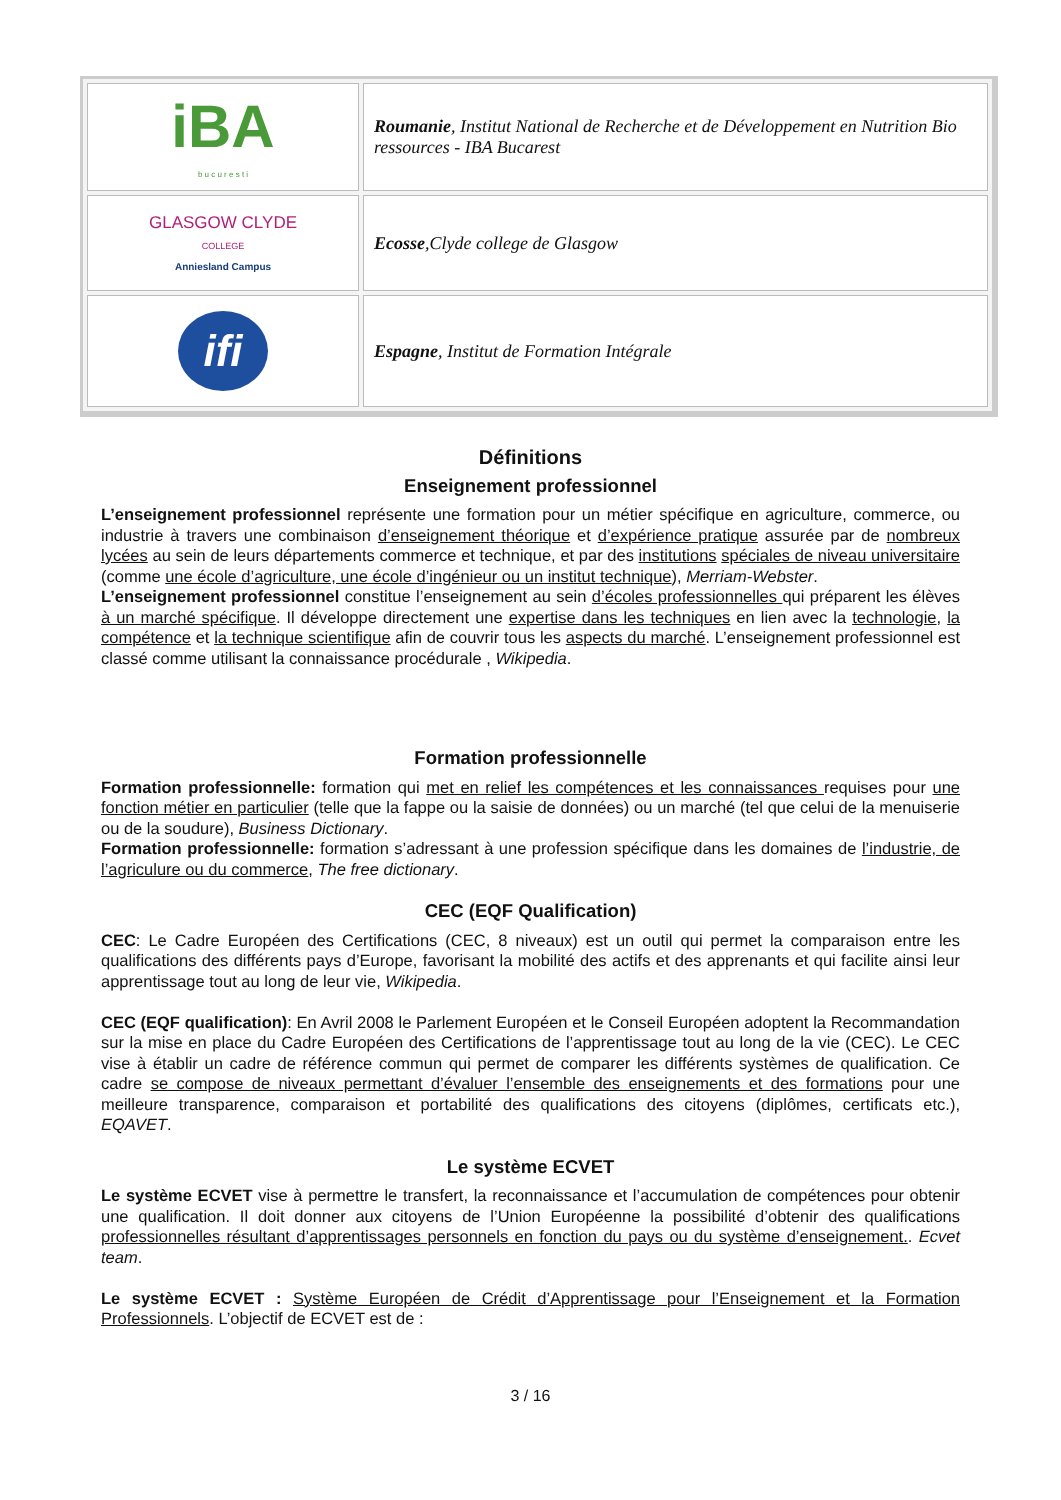| iBA b u c u r e s t i | Roumanie , Institut National de Recherche et de Développement en Nutrition Bio ressources - IBA Bucarest |
| GLASGOW CLYDE COLLEGE Anniesland Campus | Ecosse ,Clyde college de Glasgow |
| ifi | Espagne , Institut de Formation Intégrale |
Définitions
Enseignement professionnel
L’enseignement professionnel représente une formation pour un métier spécifique en agriculture, commerce, ou industrie à travers une combinaison d’enseignement théorique et d’expérience pratique assurée par de nombreux lycées au sein de leurs départements commerce et technique, et par des institutions spéciales de niveau universitaire (comme une école d’agriculture, une école d’ingénieur ou un institut technique), Merriam-Webster.
L’enseignement professionnel constitue l’enseignement au sein d’écoles professionnelles qui préparent les élèves à un marché spécifique. Il développe directement une expertise dans les techniques en lien avec la technologie, la compétence et la technique scientifique afin de couvrir tous les aspects du marché. L’enseignement professionnel est classé comme utilisant la connaissance procédurale , Wikipedia.
Formation professionnelle
Formation professionnelle: formation qui met en relief les compétences et les connaissances requises pour une fonction métier en particulier (telle que la fappe ou la saisie de données) ou un marché (tel que celui de la menuiserie ou de la soudure), Business Dictionary.
Formation professionnelle: formation s’adressant à une profession spécifique dans les domaines de l’industrie, de l’agriculure ou du commerce, The free dictionary.
CEC (EQF Qualification)
CEC: Le Cadre Européen des Certifications (CEC, 8 niveaux) est un outil qui permet la comparaison entre les qualifications des différents pays d’Europe, favorisant la mobilité des actifs et des apprenants et qui facilite ainsi leur apprentissage tout au long de leur vie, Wikipedia.
CEC (EQF qualification): En Avril 2008 le Parlement Européen et le Conseil Européen adoptent la Recommandation sur la mise en place du Cadre Européen des Certifications de l’apprentissage tout au long de la vie (CEC). Le CEC vise à établir un cadre de référence commun qui permet de comparer les différents systèmes de qualification. Ce cadre se compose de niveaux permettant d’évaluer l’ensemble des enseignements et des formations pour une meilleure transparence, comparaison et portabilité des qualifications des citoyens (diplômes, certificats etc.), EQAVET.
Le système ECVET
Le système ECVET vise à permettre le transfert, la reconnaissance et l’accumulation de compétences pour obtenir une qualification. Il doit donner aux citoyens de l’Union Européenne la possibilité d’obtenir des qualifications professionnelles résultant d’apprentissages personnels en fonction du pays ou du système d’enseignement.. Ecvet team.
Le système ECVET : Système Européen de Crédit d’Apprentissage pour l’Enseignement et la Formation Professionnels. L’objectif de ECVET est de :
3 / 16